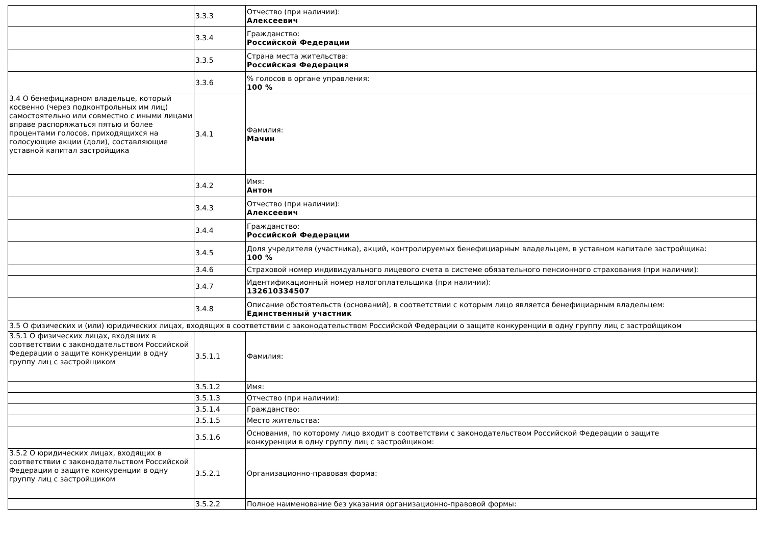| | 3.3.3 | Отчество (при наличии): Алексеевич |
| | 3.3.4 | Гражданство: Российской Федерации |
| | 3.3.5 | Страна места жительства: Российская Федерация |
| | 3.3.6 | % голосов в органе управления: 100 % |
| 3.4 О бенефициарном владельце, который косвенно (через подконтрольных им лиц) самостоятельно или совместно с иными лицами вправе распоряжаться пятью и более процентами голосов, приходящихся на голосующие акции (доли), составляющие уставной капитал застройщика | 3.4.1 | Фамилия: Мачин |
| | 3.4.2 | Имя: Антон |
| | 3.4.3 | Отчество (при наличии): Алексеевич |
| | 3.4.4 | Гражданство: Российской Федерации |
| | 3.4.5 | Доля учредителя (участника), акций, контролируемых бенефициарным владельцем, в уставном капитале застройщика: 100 % |
| | 3.4.6 | Страховой номер индивидуального лицевого счета в системе обязательного пенсионного страхования (при наличии): |
| | 3.4.7 | Идентификационный номер налогоплательщика (при наличии): 132610334507 |
| | 3.4.8 | Описание обстоятельств (оснований), в соответствии с которым лицо является бенефициарным владельцем: Единственный участник |
| 3.5 О физических и (или) юридических лицах, входящих в соответствии с законодательством Российской Федерации о защите конкуренции в одну группу лиц с застройщиком | | |
| 3.5.1 О физических лицах, входящих в соответствии с законодательством Российской Федерации о защите конкуренции в одну группу лиц с застройщиком | 3.5.1.1 | Фамилия: |
| | 3.5.1.2 | Имя: |
| | 3.5.1.3 | Отчество (при наличии): |
| | 3.5.1.4 | Гражданство: |
| | 3.5.1.5 | Место жительства: |
| | 3.5.1.6 | Основания, по которому лицо входит в соответствии с законодательством Российской Федерации о защите конкуренции в одну группу лиц с застройщиком: |
| 3.5.2 О юридических лицах, входящих в соответствии с законодательством Российской Федерации о защите конкуренции в одну группу лиц с застройщиком | 3.5.2.1 | Организационно-правовая форма: |
| | 3.5.2.2 | Полное наименование без указания организационно-правовой формы: |